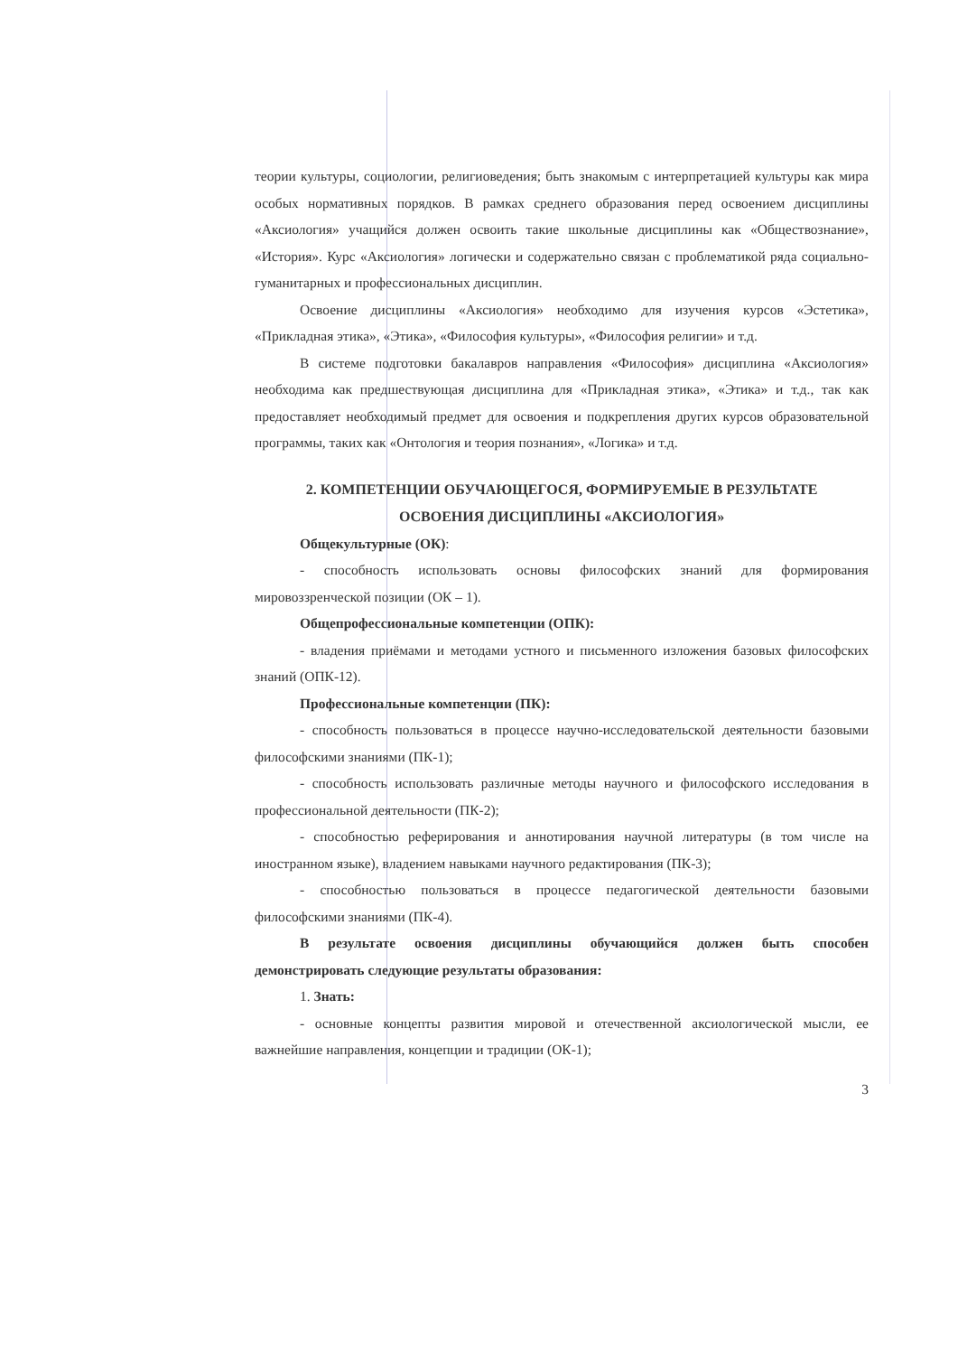теории культуры, социологии, религиоведения; быть знакомым с интерпретацией культуры как мира особых нормативных порядков. В рамках среднего образования перед освоением дисциплины «Аксиология» учащийся должен освоить такие школьные дисциплины как «Обществознание», «История». Курс «Аксиология» логически и содержательно связан с проблематикой ряда социально-гуманитарных и профессиональных дисциплин.
Освоение дисциплины «Аксиология» необходимо для изучения курсов «Эстетика», «Прикладная этика», «Этика», «Философия культуры», «Философия религии» и т.д.
В системе подготовки бакалавров направления «Философия» дисциплина «Аксиология» необходима как предшествующая дисциплина для «Прикладная этика», «Этика» и т.д., так как предоставляет необходимый предмет для освоения и подкрепления других курсов образовательной программы, таких как «Онтология и теория познания», «Логика» и т.д.
2. КОМПЕТЕНЦИИ ОБУЧАЮЩЕГОСЯ, ФОРМИРУЕМЫЕ В РЕЗУЛЬТАТЕ
ОСВОЕНИЯ ДИСЦИПЛИНЫ «АКСИОЛОГИЯ»
Общекультурные (ОК):
- способность использовать основы философских знаний для формирования мировоззренческой позиции (ОК – 1).
Общепрофессиональные компетенции (ОПК):
- владения приёмами и методами устного и письменного изложения базовых философских знаний (ОПК-12).
Профессиональные компетенции (ПК):
- способность пользоваться в процессе научно-исследовательской деятельности базовыми философскими знаниями (ПК-1);
- способность использовать различные методы научного и философского исследования в профессиональной деятельности (ПК-2);
- способностью реферирования и аннотирования научной литературы (в том числе на иностранном языке), владением навыками научного редактирования (ПК-3);
- способностью пользоваться в процессе педагогической деятельности базовыми философскими знаниями (ПК-4).
В результате освоения дисциплины обучающийся должен быть способен демонстрировать следующие результаты образования:
1. Знать:
- основные концепты развития мировой и отечественной аксиологической мысли, ее важнейшие направления, концепции и традиции (ОК-1);
3